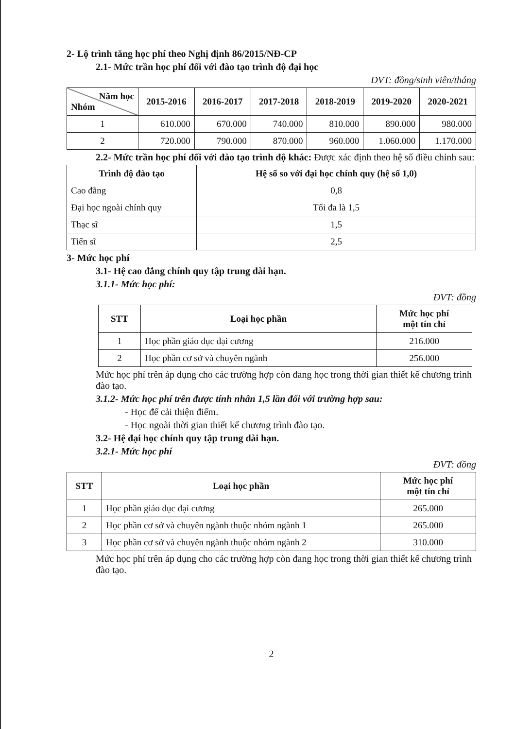2- Lộ trình tăng học phí theo Nghị định 86/2015/NĐ-CP
2.1- Mức trần học phí đối với đào tạo trình độ đại học
ĐVT: đồng/sinh viên/tháng
| Năm học Nhóm | 2015-2016 | 2016-2017 | 2017-2018 | 2018-2019 | 2019-2020 | 2020-2021 |
| --- | --- | --- | --- | --- | --- | --- |
| 1 | 610.000 | 670.000 | 740.000 | 810.000 | 890.000 | 980.000 |
| 2 | 720.000 | 790.000 | 870.000 | 960.000 | 1.060.000 | 1.170.000 |
2.2- Mức trần học phí đối với đào tạo trình độ khác: Được xác định theo hệ số điều chỉnh sau:
| Trình độ đào tạo | Hệ số so với đại học chính quy (hệ số 1,0) |
| --- | --- |
| Cao đẳng | 0,8 |
| Đại học ngoài chính quy | Tối đa là 1,5 |
| Thạc sĩ | 1,5 |
| Tiến sĩ | 2,5 |
3- Mức học phí
3.1- Hệ cao đẳng chính quy tập trung dài hạn.
3.1.1- Mức học phí:
ĐVT: đồng
| STT | Loại học phần | Mức học phí một tín chỉ |
| --- | --- | --- |
| 1 | Học phần giáo dục đại cương | 216.000 |
| 2 | Học phần cơ sở và chuyên ngành | 256.000 |
Mức học phí trên áp dụng cho các trường hợp còn đang học trong thời gian thiết kế chương trình đào tạo.
3.1.2- Mức học phí trên được tính nhân 1,5 lần đối với trường hợp sau:
- Học để cải thiện điểm.
- Học ngoài thời gian thiết kế chương trình đào tạo.
3.2- Hệ đại học chính quy tập trung dài hạn.
3.2.1- Mức học phí
ĐVT: đồng
| STT | Loại học phần | Mức học phí một tín chỉ |
| --- | --- | --- |
| 1 | Học phần giáo dục đại cương | 265.000 |
| 2 | Học phần cơ sở và chuyên ngành thuộc nhóm ngành 1 | 265.000 |
| 3 | Học phần cơ sở và chuyên ngành thuộc nhóm ngành 2 | 310.000 |
Mức học phí trên áp dụng cho các trường hợp còn đang học trong thời gian thiết kế chương trình đào tạo.
2